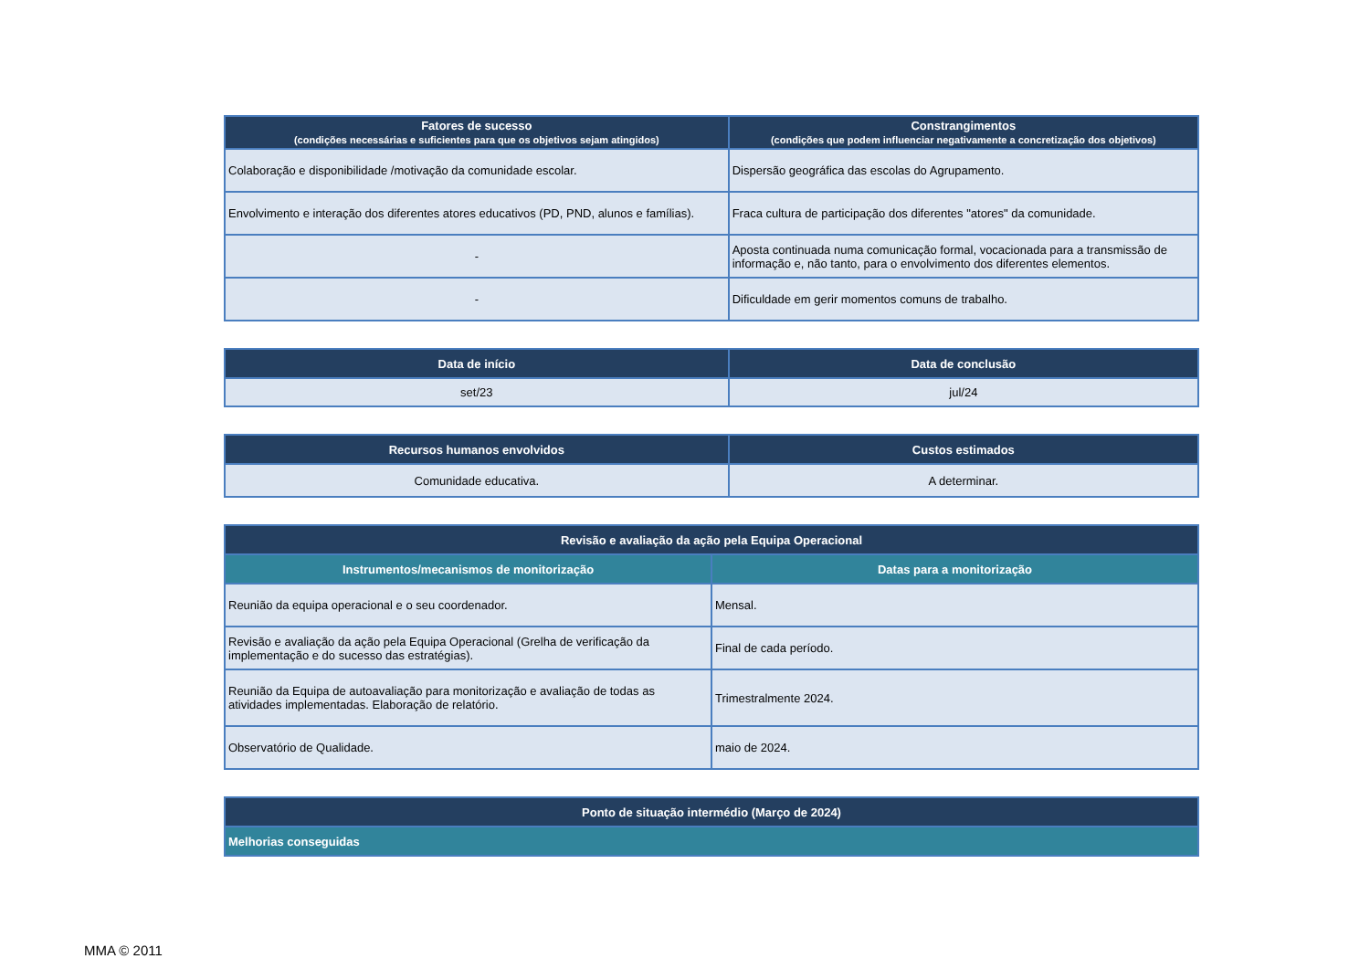| Fatores de sucesso (condições necessárias e suficientes para que os objetivos sejam atingidos) | Constrangimentos (condições que podem influenciar negativamente a concretização dos objetivos) |
| --- | --- |
| Colaboração e disponibilidade /motivação da comunidade escolar. | Dispersão geográfica das escolas do Agrupamento. |
| Envolvimento e interação dos diferentes atores educativos (PD, PND, alunos e famílias). | Fraca cultura de participação dos diferentes "atores" da comunidade. |
| - | Aposta continuada numa comunicação formal, vocacionada para a transmissão de informação e, não tanto, para o envolvimento dos diferentes elementos. |
| - | Dificuldade em gerir momentos comuns de trabalho. |
| Data de início | Data de conclusão |
| --- | --- |
| set/23 | jul/24 |
| Recursos humanos envolvidos | Custos estimados |
| --- | --- |
| Comunidade educativa. | A determinar. |
| Revisão e avaliação da ação pela Equipa Operacional | |
| --- | --- |
| Instrumentos/mecanismos de monitorização | Datas para a monitorização |
| Reunião da equipa operacional e o seu coordenador. | Mensal. |
| Revisão e avaliação da ação pela Equipa Operacional (Grelha de verificação da implementação e do sucesso das estratégias). | Final de cada período. |
| Reunião da Equipa de autoavaliação para monitorização e avaliação de todas as atividades implementadas. Elaboração de relatório. | Trimestralmente 2024. |
| Observatório de Qualidade. | maio de 2024. |
| Ponto de situação intermédio (Março de 2024) |
| --- |
| Melhorias conseguidas |
MMA © 2011